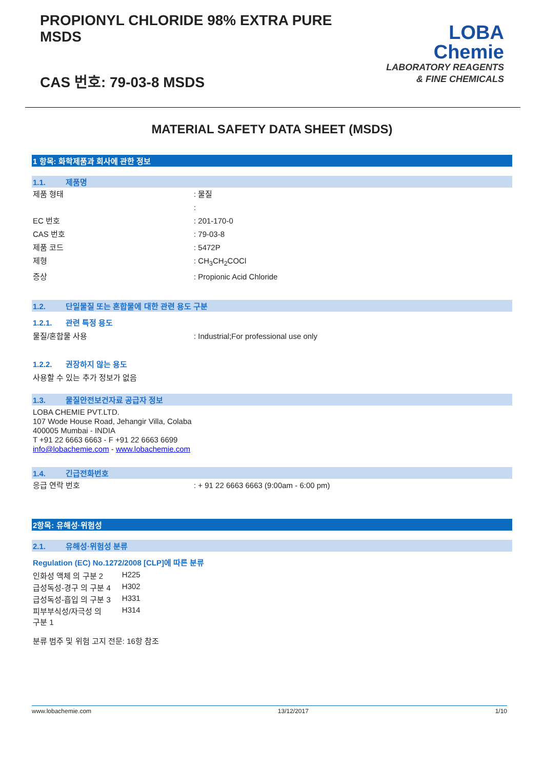PROPIONYL CHLORIDE 98% EXTRA PURE
MSDS
CAS 번호: 79-03-8 MSDS
LOBA
Chemie
LABORATORY REAGENTS
& FINE CHEMICALS
MATERIAL SAFETY DATA SHEET (MSDS)
1 항목: 화학제품과 회사에 관한 정보
1.1. 제품명
제품 형태 : 물질
:
EC 번호 : 201-170-0
CAS 번호 : 79-03-8
제품 코드 : 5472P
제형 : CH<sub>3</sub>CH<sub>2</sub>COCl
증상 : Propionic Acid Chloride
1.2. 단일물질 또는 혼합물에 대한 관련 용도 구분
1.2.1. 관련 특정 용도
물질/혼합물 사용 : Industrial;For professional use only
1.2.2. 권장하지 않는 용도
사용할 수 있는 추가 정보가 없음
1.3. 물질안전보건자료 공급자 정보
LOBA CHEMIE PVT.LTD.
107 Wode House Road, Jehangir Villa, Colaba
400005 Mumbai - INDIA
T +91 22 6663 6663 - F +91 22 6663 6699
info@lobachemie.com - www.lobachemie.com
1.4. 긴급전화번호
응급 연락 번호 : + 91 22 6663 6663 (9:00am - 6:00 pm)
2항목: 유해성·위험성
2.1. 유해성·위험성 분류
Regulation (EC) No.1272/2008 [CLP]에 따른 분류
| 인화성 액체 의 구분 2 | H225 |
| 급성독성-경구 의 구분 4 | H302 |
| 급성독성-흡입 의 구분 3 | H331 |
| 피부부식성/자극성 의 구분 1 | H314 |
분류 범주 및 위험 고지 전문: 16항 참조
www.lobachemie.com 13/12/2017 1/10